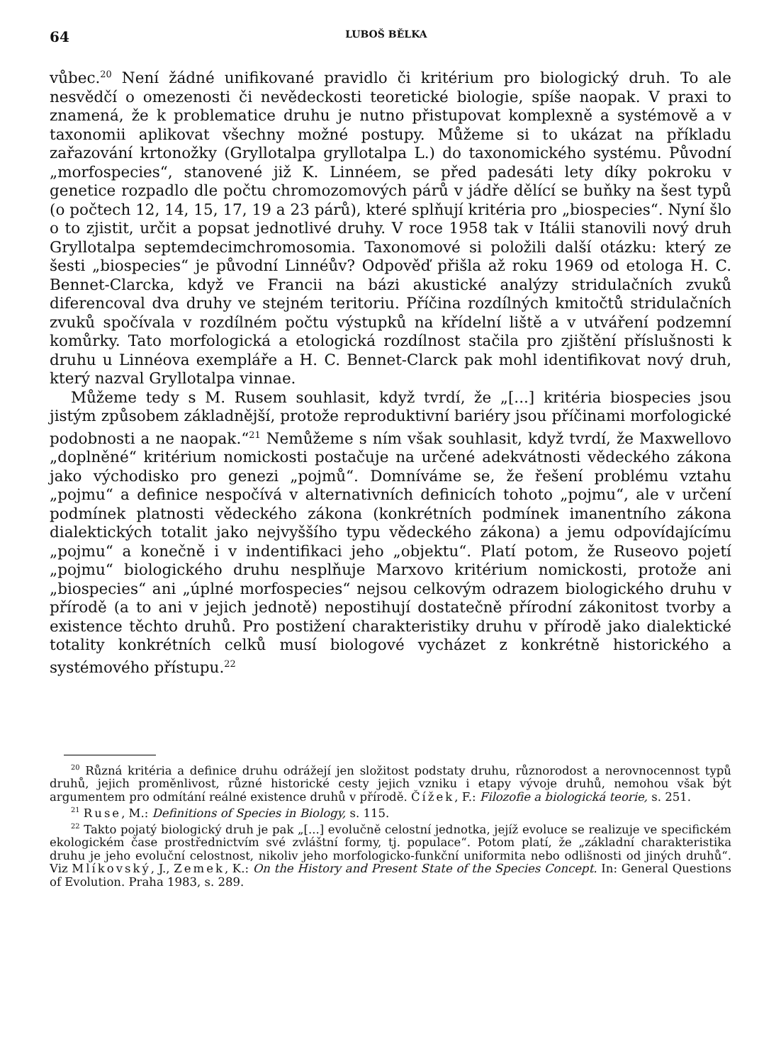64 LUBOŠ BĚLKA
vůbec.<sup>20</sup> Není žádné unifikované pravidlo či kritérium pro biologický druh. To ale nesvědčí o omezenosti či nevědeckosti teoretické biologie, spíše naopak. V praxi to znamená, že k problematice druhu je nutno přistupovat komplexně a systémově a v taxonomii aplikovat všechny možné postupy. Můžeme si to ukázat na příkladu zařazování krtonožky (Gryllotalpa gryllotalpa L.) do taxonomického systému. Původní „morfospecies“, stanovené již K. Linnéem, se před padesáti lety díky pokroku v genetice rozpadlo dle počtu chromozomových párů v jádře dělící se buňky na šest typů (o počtech 12, 14, 15, 17, 19 a 23 párů), které splňují kritéria pro „biospecies“. Nyní šlo o to zjistit, určit a popsat jednotlivé druhy. V roce 1958 tak v Itálii stanovili nový druh Gryllotalpa septemdecimchromosomia. Taxonomové si položili další otázku: který ze šesti „biospecies“ je původní Linnéův? Odpověď přišla až roku 1969 od etologa H. C. Bennet-Clarcka, když ve Francii na bázi akustické analýzy stridulačních zvuků diferencoval dva druhy ve stejném teritoriu. Příčina rozdílných kmitočtů stridulačních zvuků spočívala v rozdílném počtu výstupků na křídelní liště a v utváření podzemní komůrky. Tato morfologická a etologická rozdílnost stačila pro zjištění příslušnosti k druhu u Linnéova exempláře a H. C. Bennet-Clarck pak mohl identifikovat nový druh, který nazval Gryllotalpa vinnae.
Můžeme tedy s M. Rusem souhlasit, když tvrdí, že „[...] kritéria biospecies jsou jistým způsobem základnější, protože reproduktivní bariéry jsou příčinami morfologické podobnosti a ne naopak.“<sup>21</sup> Nemůžeme s ním však souhlasit, když tvrdí, že Maxwellovo „doplněné“ kritérium nomickosti postačuje na určené adekvátnosti vědeckého zákona jako východisko pro genezi „pojmů“. Domníváme se, že řešení problému vztahu „pojmu“ a definice nespočívá v alternativních definicích tohoto „pojmu“, ale v určení podmínek platnosti vědeckého zákona (konkrétních podmínek imanentního zákona dialektických totalit jako nejvyššího typu vědeckého zákona) a jemu odpovídajícímu „pojmu“ a konečně i v indentifikaci jeho „objektu“. Platí potom, že Ruseovo pojetí „pojmu“ biologického druhu nesplňuje Marxovo kritérium nomickosti, protože ani „biospecies“ ani „úplné morfospecies“ nejsou celkovým odrazem biologického druhu v přírodě (a to ani v jejich jednotě) nepostihují dostatečně přírodní zákonitost tvorby a existence těchto druhů. Pro postižení charakteristiky druhu v přírodě jako dialektické totality konkrétních celků musí biologové vycházet z konkrétně historického a systémového přístupu.<sup>22</sup>
<sup>20</sup> Různá kritéria a definice druhu odrážejí jen složitost podstaty druhu, různorodost a nerovnocennost typů druhů, jejich proměnlivost, různé historické cesty jejich vzniku i etapy vývoje druhů, nemohou však být argumentem pro odmítání reálné existence druhů v přírodě. Čížek, F.: Filozofie a biologická teorie, s. 251.
<sup>21</sup> Ruse, M.: Definitions of Species in Biology, s. 115.
<sup>22</sup> Takto pojatý biologický druh je pak „[...] evolučně celostní jednotka, jejíž evoluce se realizuje ve specifickém ekologickém čase prostřednictvím své zvláštní formy, tj. populace“. Potom platí, že „základní charakteristika druhu je jeho evoluční celostnost, nikoliv jeho morfologicko-funkční uniformita nebo odlišnosti od jiných druhů“. Viz Mlíkovský, J., Zemek, K.: On the History and Present State of the Species Concept. In: General Questions of Evolution. Praha 1983, s. 289.